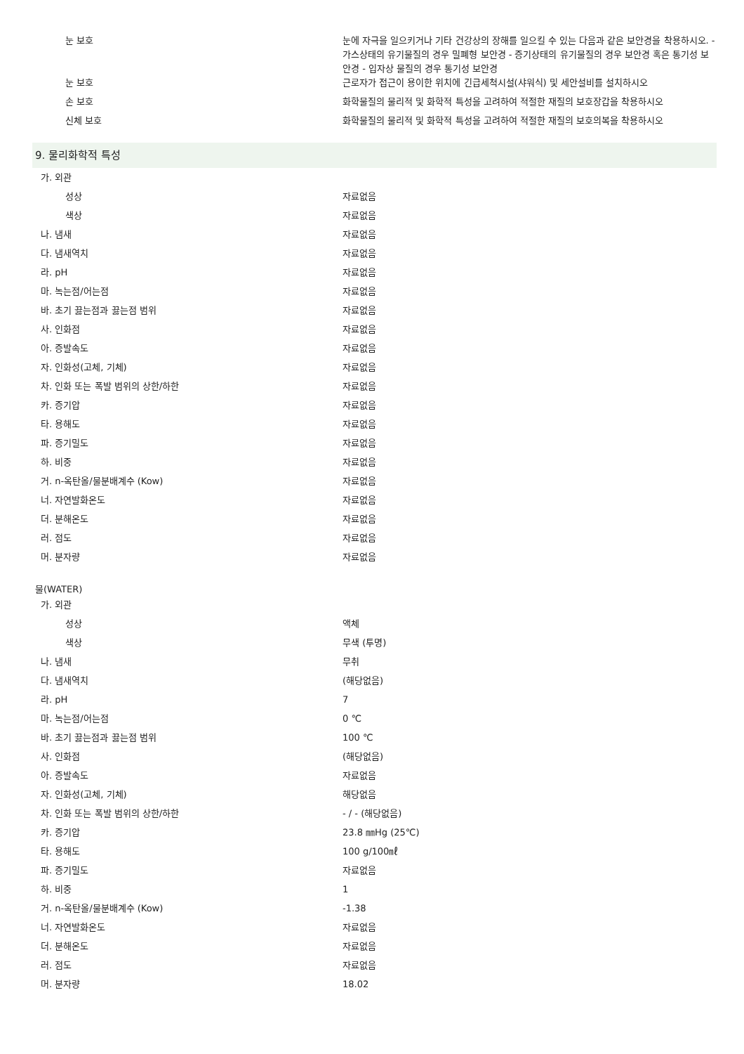| 눈 보호 | 눈에 자극을 일으키거나 기타 건강상의 장해를 일으킬 수 있는 다음과 같은 보안경을 착용하시오. - 가스상태의 유기물질의 경우 밀폐형 보안경 - 증기상태의 유기물질의 경우 보안경 혹은 통기성 보안경 - 입자상 물질의 경우 통기성 보안경 |
| 눈 보호 | 근로자가 접근이 용이한 위치에 긴급세척시설(샤워식) 및 세안설비를 설치하시오 |
| 손 보호 | 화학물질의 물리적 및 화학적 특성을 고려하여 적절한 재질의 보호장갑을 착용하시오 |
| 신체 보호 | 화학물질의 물리적 및 화학적 특성을 고려하여 적절한 재질의 보호의복을 착용하시오 |
9. 물리화학적 특성
| 가. 외관 | |
| 성상 | 자료없음 |
| 색상 | 자료없음 |
| 나. 냄새 | 자료없음 |
| 다. 냄새역치 | 자료없음 |
| 라. pH | 자료없음 |
| 마. 녹는점/어는점 | 자료없음 |
| 바. 초기 끓는점과 끓는점 범위 | 자료없음 |
| 사. 인화점 | 자료없음 |
| 아. 증발속도 | 자료없음 |
| 자. 인화성(고체, 기체) | 자료없음 |
| 차. 인화 또는 폭발 범위의 상한/하한 | 자료없음 |
| 카. 증기압 | 자료없음 |
| 타. 용해도 | 자료없음 |
| 파. 증기밀도 | 자료없음 |
| 하. 비중 | 자료없음 |
| 거. n-옥탄올/물분배계수 (Kow) | 자료없음 |
| 너. 자연발화온도 | 자료없음 |
| 더. 분해온도 | 자료없음 |
| 러. 점도 | 자료없음 |
| 머. 분자량 | 자료없음 |
물(WATER)
| 가. 외관 | |
| 성상 | 액체 |
| 색상 | 무색 (투명) |
| 나. 냄새 | 무취 |
| 다. 냄새역치 | (해당없음) |
| 라. pH | 7 |
| 마. 녹는점/어는점 | 0 ℃ |
| 바. 초기 끓는점과 끓는점 범위 | 100 ℃ |
| 사. 인화점 | (해당없음) |
| 아. 증발속도 | 자료없음 |
| 자. 인화성(고체, 기체) | 해당없음 |
| 차. 인화 또는 폭발 범위의 상한/하한 | - / - (해당없음) |
| 카. 증기압 | 23.8 ㎜Hg (25℃) |
| 타. 용해도 | 100 g/100㎖ |
| 파. 증기밀도 | 자료없음 |
| 하. 비중 | 1 |
| 거. n-옥탄올/물분배계수 (Kow) | -1.38 |
| 너. 자연발화온도 | 자료없음 |
| 더. 분해온도 | 자료없음 |
| 러. 점도 | 자료없음 |
| 머. 분자량 | 18.02 |